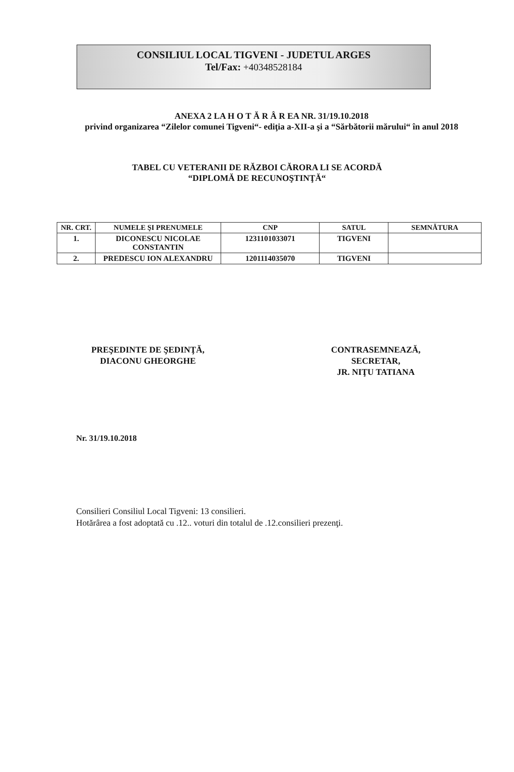CONSILIUL LOCAL TIGVENI - JUDETUL ARGES
Tel/Fax: +40348528184
ANEXA 2 LA H O T Ă R Â R EA NR. 31/19.10.2018
privind organizarea “Zilelor comunei Tigveni“- ediţia a-XII-a şi a “Sărbătorii mărului“ în anul 2018
TABEL CU VETERANII DE RĂZBOI CĂRORA LI SE ACORDĂ
“DIPLOMĂ DE RECUNOŞTINŢĂ“
| NR. CRT. | NUMELE ŞI PRENUMELE | CNP | SATUL | SEMNĂTURA |
| --- | --- | --- | --- | --- |
| 1. | DICONESCU NICOLAE CONSTANTIN | 1231101033071 | TIGVENI | |
| 2. | PREDESCU ION ALEXANDRU | 1201114035070 | TIGVENI | |
PREŞEDINTE DE ŞEDINŢĂ,
DIACONU GHEORGHE
CONTRASEMNEAZĂ,
SECRETAR,
JR. NIŢU TATIANA
Nr. 31/19.10.2018
Consilieri Consiliul Local Tigveni: 13 consilieri.
Hotărârea a fost adoptată cu .12.. voturi din totalul de .12.consilieri prezenţi.